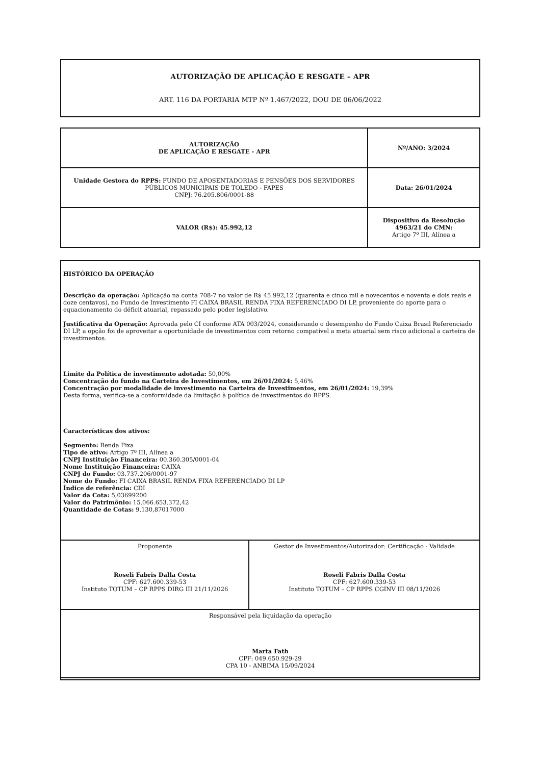AUTORIZAÇÃO DE APLICAÇÃO E RESGATE – APR
ART. 116 DA PORTARIA MTP Nº 1.467/2022, DOU DE 06/06/2022
| AUTORIZAÇÃO DE APLICAÇÃO E RESGATE - APR | Nº/ANO: 3/2024 |
| Unidade Gestora do RPPS: FUNDO DE APOSENTADORIAS E PENSÕES DOS SERVIDORES PÚBLICOS MUNICIPAIS DE TOLEDO - FAPES CNPJ: 76.205.806/0001-88 | Data: 26/01/2024 |
| VALOR (R$): 45.992,12 | Dispositivo da Resolução 4963/21 do CMN: Artigo 7º III, Alínea a |
HISTÓRICO DA OPERAÇÃO
Descrição da operação: Aplicação na conta 708-7 no valor de R$ 45.992,12 (quarenta e cinco mil e novecentos e noventa e dois reais e doze centavos), no Fundo de Investimento FI CAIXA BRASIL RENDA FIXA REFERENCIADO DI LP, proveniente do aporte para o equacionamento do déficit atuarial, repassado pelo poder legislativo.
Justificativa da Operação: Aprovada pelo CI conforme ATA 003/2024, considerando o desempenho do Fundo Caixa Brasil Referenciado DI LP, a opção foi de aproveitar a oportunidade de investimentos com retorno compatível a meta atuarial sem risco adicional a carteira de investimentos.
Limite da Política de investimento adotada: 50,00%
Concentração do fundo na Carteira de Investimentos, em 26/01/2024: 5,46%
Concentração por modalidade de investimento na Carteira de Investimentos, em 26/01/2024: 19,39%
Desta forma, verifica-se a conformidade da limitação à política de investimentos do RPPS.
Características dos ativos:
Segmento: Renda Fixa
Tipo de ativo: Artigo 7º III, Alínea a
CNPJ Instituição Financeira: 00.360.305/0001-04
Nome Instituição Financeira: CAIXA
CNPJ do Fundo: 03.737.206/0001-97
Nome do Fundo: FI CAIXA BRASIL RENDA FIXA REFERENCIADO DI LP
Índice de referência: CDI
Valor da Cota: 5,03699200
Valor do Patrimônio: 15.066.653.372,42
Quantidade de Cotas: 9.130,87017000
| Proponente Roseli Fabris Dalla Costa CPF: 627.600.339-53 Instituto TOTUM – CP RPPS DIRG III 21/11/2026 | Gestor de Investimentos/Autorizador: Certificação - Validade Roseli Fabris Dalla Costa CPF: 627.600.339-53 Instituto TOTUM – CP RPPS CGINV III 08/11/2026 |
| Responsável pela liquidação da operação Marta Fath CPF: 049.650.929-29 CPA 10 - ANBIMA 15/09/2024 | |